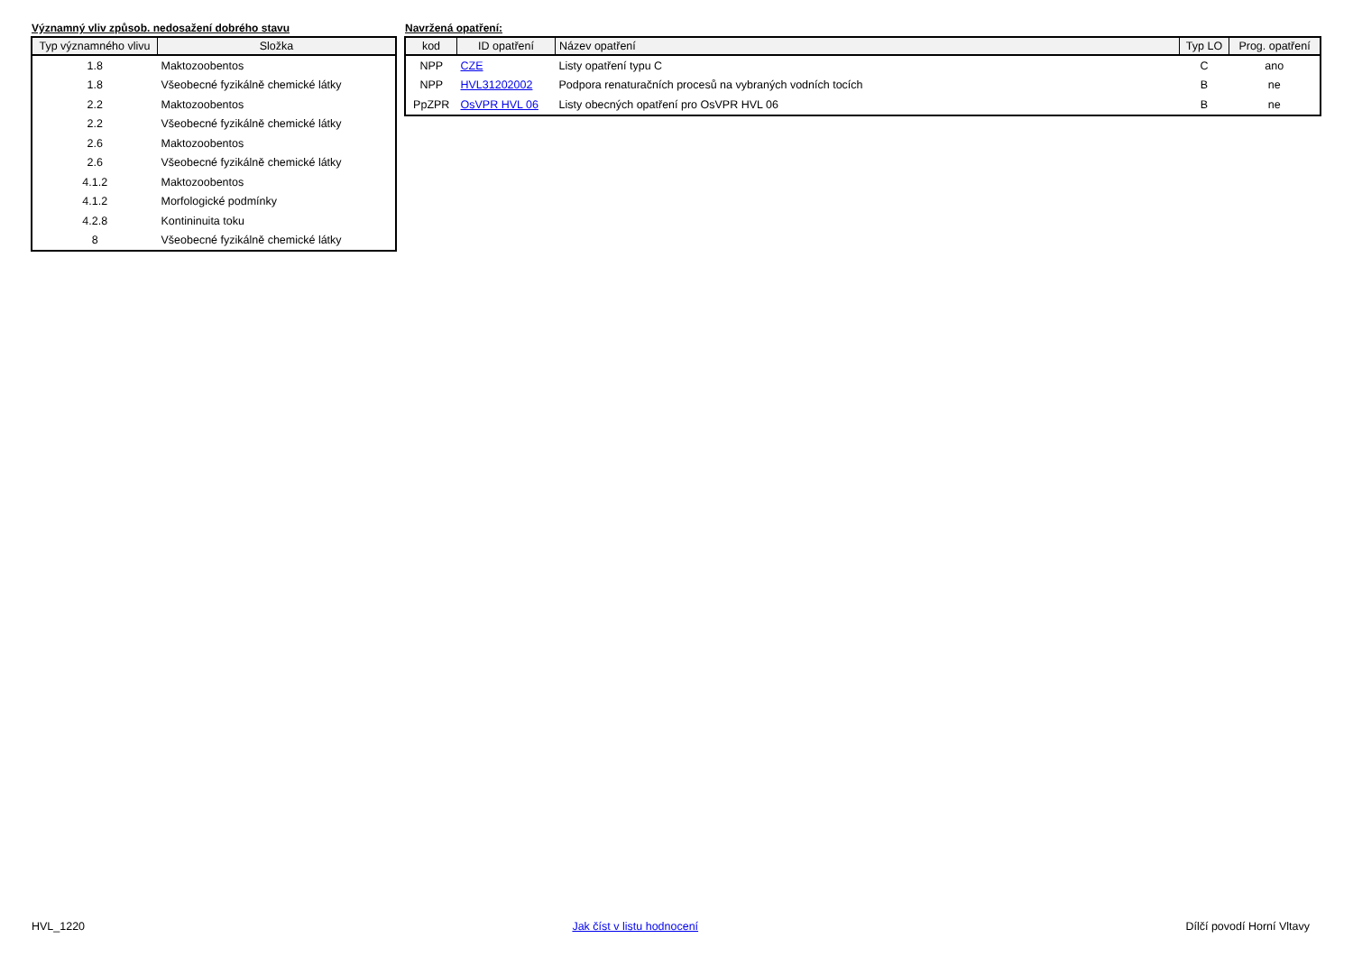Významný vliv způsob. nedosažení dobrého stavu
| Typ významného vlivu | Složka |
| --- | --- |
| 1.8 | Maktozoobentos |
| 1.8 | Všeobecné fyzikálně chemické látky |
| 2.2 | Maktozoobentos |
| 2.2 | Všeobecné fyzikálně chemické látky |
| 2.6 | Maktozoobentos |
| 2.6 | Všeobecné fyzikálně chemické látky |
| 4.1.2 | Maktozoobentos |
| 4.1.2 | Morfologické podmínky |
| 4.2.8 | Kontininuita toku |
| 8 | Všeobecné fyzikálně chemické látky |
Navržená opatření:
| kod | ID opatření | Název opatření | Typ LO | Prog. opatření |
| --- | --- | --- | --- | --- |
| NPP | CZE | Listy opatření typu C | C | ano |
| NPP | HVL31202002 | Podpora renaturačních procesů na vybraných vodních tocích | B | ne |
| PpZPR | OsVPR HVL 06 | Listy obecných opatření pro OsVPR HVL 06 | B | ne |
HVL_1220 Jak číst v listu hodnocení Dílčí povodí Horní Vltavy